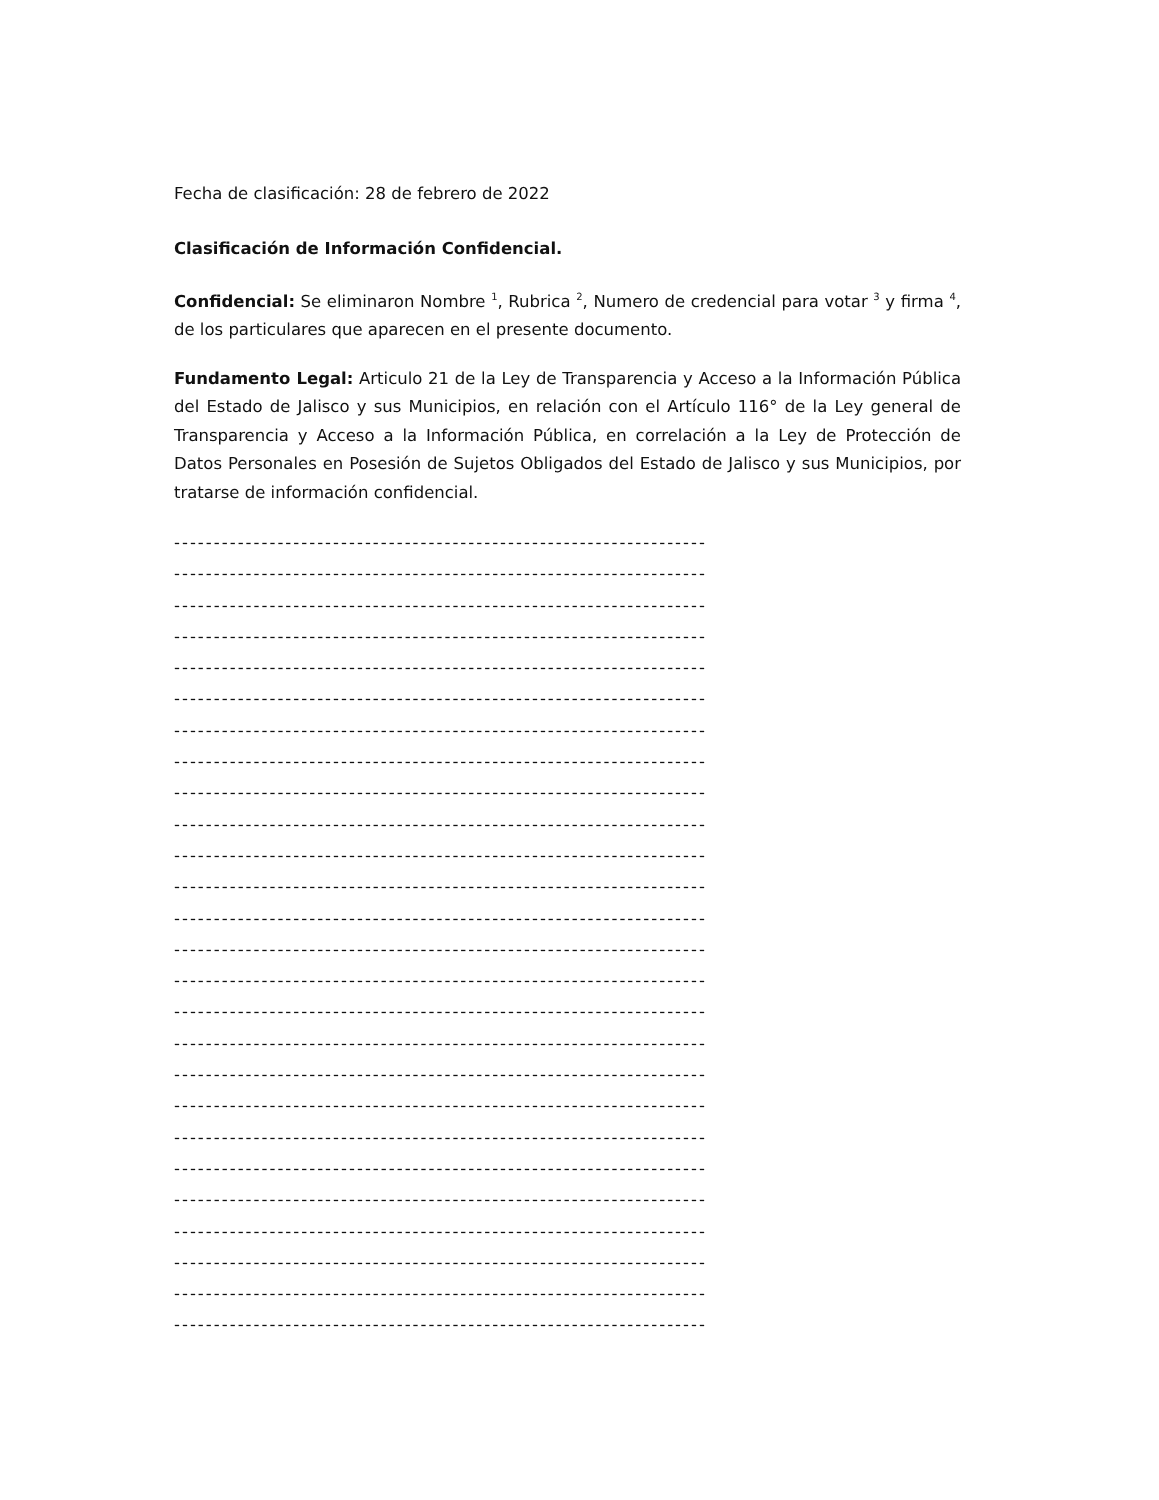Fecha de clasificación: 28 de febrero de 2022
Clasificación de Información Confidencial.
Confidencial: Se eliminaron Nombre <sup>1</sup>, Rubrica <sup>2</sup>, Numero de credencial para votar <sup>3</sup> y firma <sup>4</sup>, de los particulares que aparecen en el presente documento.
Fundamento Legal: Articulo 21 de la Ley de Transparencia y Acceso a la Información Pública del Estado de Jalisco y sus Municipios, en relación con el Artículo 116° de la Ley general de Transparencia y Acceso a la Información Pública, en correlación a la Ley de Protección de Datos Personales en Posesión de Sujetos Obligados del Estado de Jalisco y sus Municipios, por tratarse de información confidencial.
-------------------------------------------------------------------
-------------------------------------------------------------------
-------------------------------------------------------------------
-------------------------------------------------------------------
-------------------------------------------------------------------
-------------------------------------------------------------------
-------------------------------------------------------------------
-------------------------------------------------------------------
-------------------------------------------------------------------
-------------------------------------------------------------------
-------------------------------------------------------------------
-------------------------------------------------------------------
-------------------------------------------------------------------
-------------------------------------------------------------------
-------------------------------------------------------------------
-------------------------------------------------------------------
-------------------------------------------------------------------
-------------------------------------------------------------------
-------------------------------------------------------------------
-------------------------------------------------------------------
-------------------------------------------------------------------
-------------------------------------------------------------------
-------------------------------------------------------------------
-------------------------------------------------------------------
-------------------------------------------------------------------
-------------------------------------------------------------------